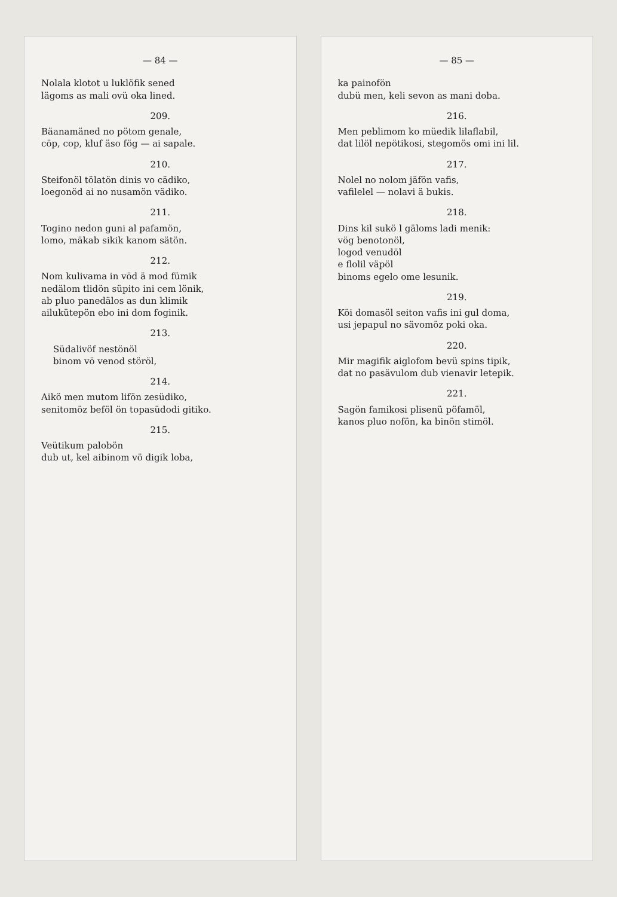— 84 —
Nolala klotot u luklöfik sened
lägoms as mali ovü oka lined.
209.
Bäanamäned no pötom genale,
cöp, cop, kluf äso fög — ai sapale.
210.
Steifonöl tölatön dinis vo cädiko,
loegonöd ai no nusamön vädiko.
211.
Togino nedon guni al pafamön,
lomo, mäkab sikik kanom sätön.
212.
Nom kulivama in vöd ä mod fümik
nedälom tlidön süpito ini cem lönik,
ab pluo panedälos as dun klimik
ailukütepön ebo ini dom foginik.
213.
Südalivöf nestönöl
binom vö venod störöl,
214.
Aikö men mutom lifön zesüdiko,
senitomöz beföl ön topasüdodi gitiko.
215.
Veütikum palobön
dub ut, kel aibinom vö digik loba,
— 85 —
ka painofön
dubü men, keli sevon as mani doba.
216.
Men peblimom ko müedik lilaflabil,
dat lilöl nepötikosi, stegomös omi ini lil.
217.
Nolel no nolom jäfön vafis,
vafilelel — nolavi ä bukis.
218.
Dins kil sukö l gäloms ladi menik:
vög benotonöl,
logod venudöl
e flolil väpöl
binoms egelo ome lesunik.
219.
Köi domasöl seiton vafis ini gul doma,
usi jepapul no sävomöz poki oka.
220.
Mir magifik aiglofom bevü spins tipik,
dat no pasävulom dub vienavir letepik.
221.
Sagön famikosi plisenü pöfamöl,
kanos pluo nofön, ka binön stimöl.